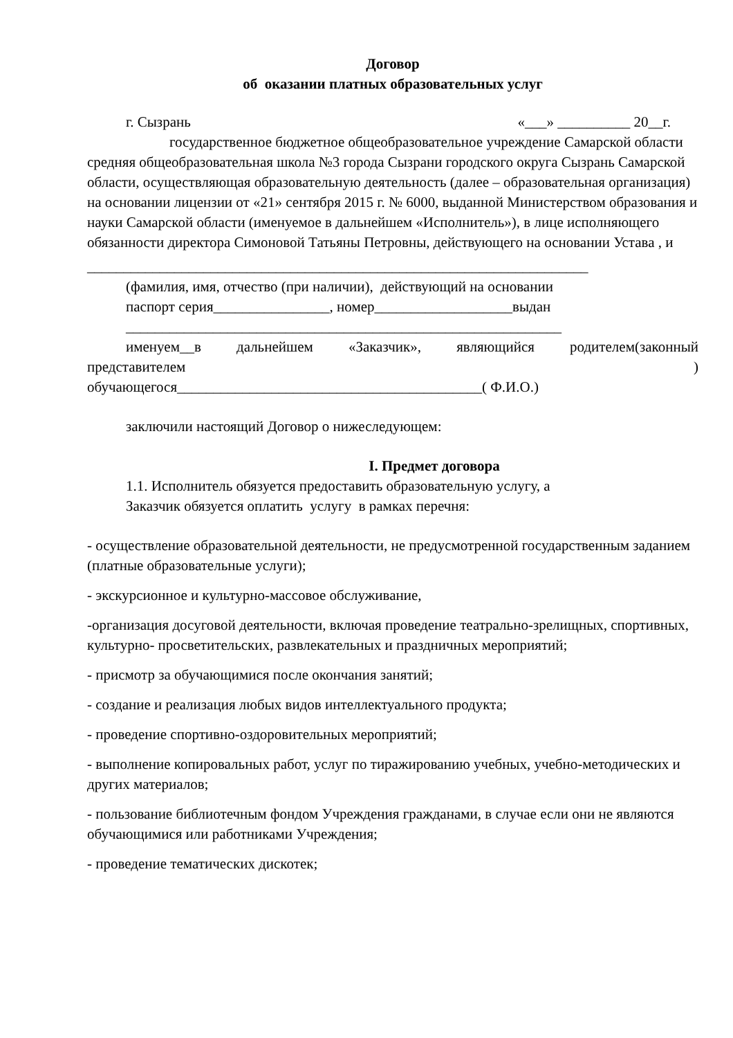Договор
об оказании платных образовательных услуг
г. Сызрань «___» __________ 20__г.
государственное бюджетное общеобразовательное учреждение Самарской области средняя общеобразовательная школа №3 города Сызрани городского округа Сызрань Самарской области, осуществляющая образовательную деятельность (далее – образовательная организация) на основании лицензии от «21» сентября 2015 г. № 6000, выданной Министерством образования и науки Самарской области (именуемое в дальнейшем «Исполнитель»), в лице исполняющего обязанности директора Симоновой Татьяны Петровны, действующего на основании Устава , и
_____________________________________________________________________
(фамилия, имя, отчество (при наличии), действующий на основании
паспорт серия________________, номер___________________выдан
____________________________________________________________
именуем__в дальнейшем «Заказчик», являющийся родителем(законный
представителем )
обучающегося__________________________________________( Ф.И.О.)
заключили настоящий Договор о нижеследующем:
I. Предмет договора
1.1. Исполнитель обязуется предоставить образовательную услугу, а
Заказчик обязуется оплатить услугу в рамках перечня:
- осуществление образовательной деятельности, не предусмотренной государственным заданием (платные образовательные услуги);
- экскурсионное и культурно-массовое обслуживание,
-организация досуговой деятельности, включая проведение театрально-зрелищных, спортивных, культурно- просветительских, развлекательных и праздничных мероприятий;
- присмотр за обучающимися после окончания занятий;
- создание и реализация любых видов интеллектуального продукта;
- проведение спортивно-оздоровительных мероприятий;
- выполнение копировальных работ, услуг по тиражированию учебных, учебно-методических и других материалов;
- пользование библиотечным фондом Учреждения гражданами, в случае если они не являются обучающимися или работниками Учреждения;
- проведение тематических дискотек;